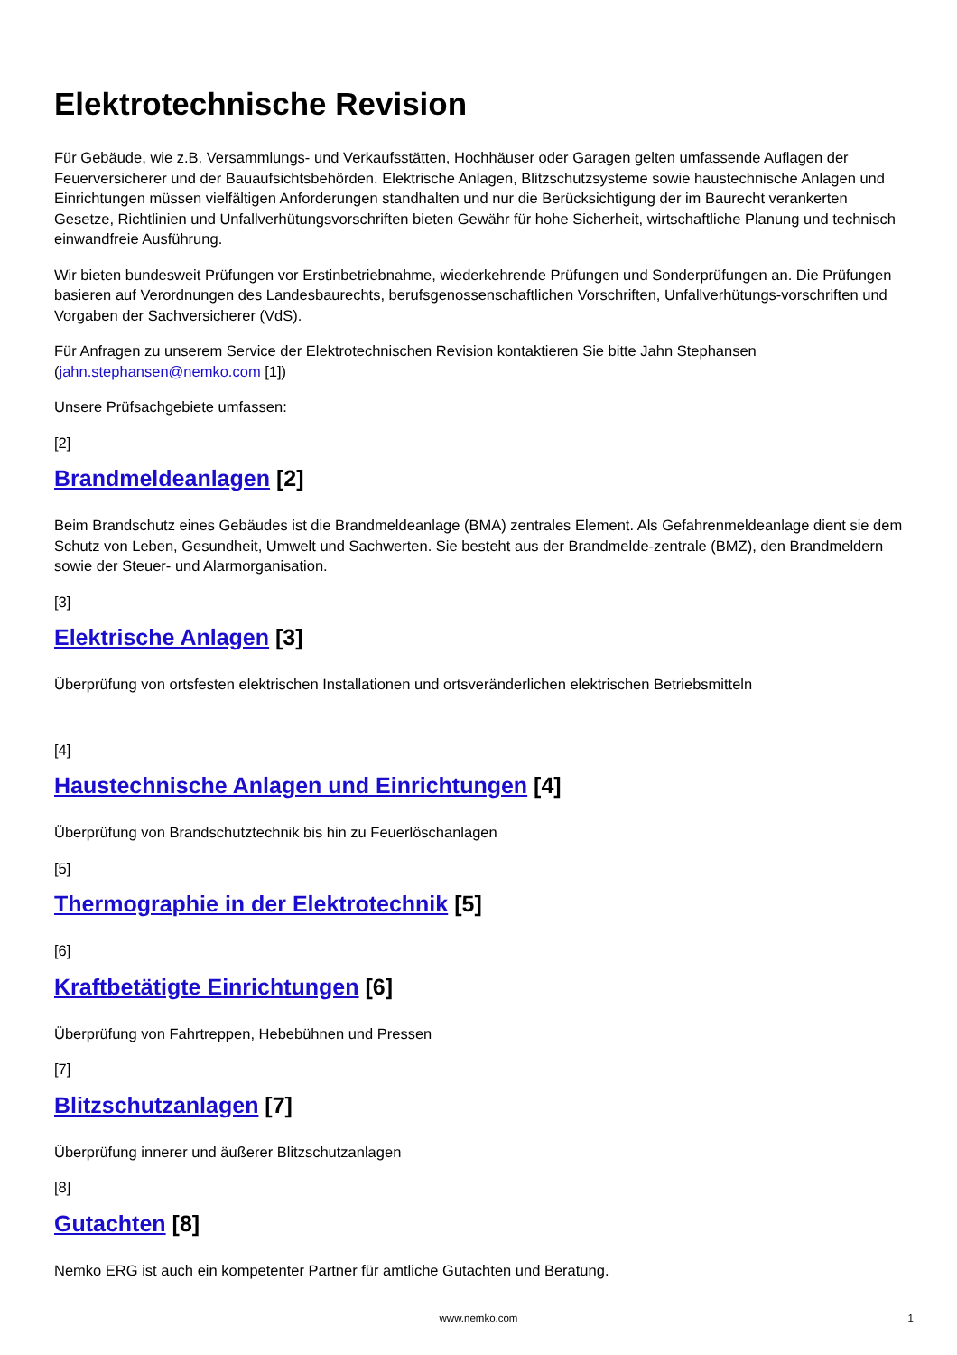Elektrotechnische Revision
Für Gebäude, wie z.B. Versammlungs- und Verkaufsstätten, Hochhäuser oder Garagen gelten umfassende Auflagen der Feuerversicherer und der Bauaufsichtsbehörden. Elektrische Anlagen, Blitzschutzsysteme sowie haustechnische Anlagen und Einrichtungen müssen vielfältigen Anforderungen standhalten und nur die Berücksichtigung der im Baurecht verankerten Gesetze, Richtlinien und Unfallverhütungsvorschriften bieten Gewähr für hohe Sicherheit, wirtschaftliche Planung und technisch einwandfreie Ausführung.
Wir bieten bundesweit Prüfungen vor Erstinbetriebnahme, wiederkehrende Prüfungen und Sonderprüfungen an. Die Prüfungen basieren auf Verordnungen des Landesbaurechts, berufsgenossenschaftlichen Vorschriften, Unfallverhütungs-vorschriften und Vorgaben der Sachversicherer (VdS).
Für Anfragen zu unserem Service der Elektrotechnischen Revision kontaktieren Sie bitte Jahn Stephansen (jahn.stephansen@nemko.com [1])
Unsere Prüfsachgebiete umfassen:
[2]
Brandmeldeanlagen [2]
Beim Brandschutz eines Gebäudes ist die Brandmeldeanlage (BMA) zentrales Element. Als Gefahrenmeldeanlage dient sie dem Schutz von Leben, Gesundheit, Umwelt und Sachwerten. Sie besteht aus der Brandmelde-zentrale (BMZ), den Brandmeldern sowie der Steuer- und Alarmorganisation.
[3]
Elektrische Anlagen [3]
Überprüfung von ortsfesten elektrischen Installationen und ortsveränderlichen elektrischen Betriebsmitteln
[4]
Haustechnische Anlagen und Einrichtungen [4]
Überprüfung von Brandschutztechnik bis hin zu Feuerlöschanlagen
[5]
Thermographie in der Elektrotechnik [5]
[6]
Kraftbetätigte Einrichtungen [6]
Überprüfung von Fahrtreppen, Hebebühnen und Pressen
[7]
Blitzschutzanlagen [7]
Überprüfung innerer und äußerer Blitzschutzanlagen
[8]
Gutachten [8]
Nemko ERG ist auch ein kompetenter Partner für amtliche Gutachten und Beratung.
www.nemko.com 1